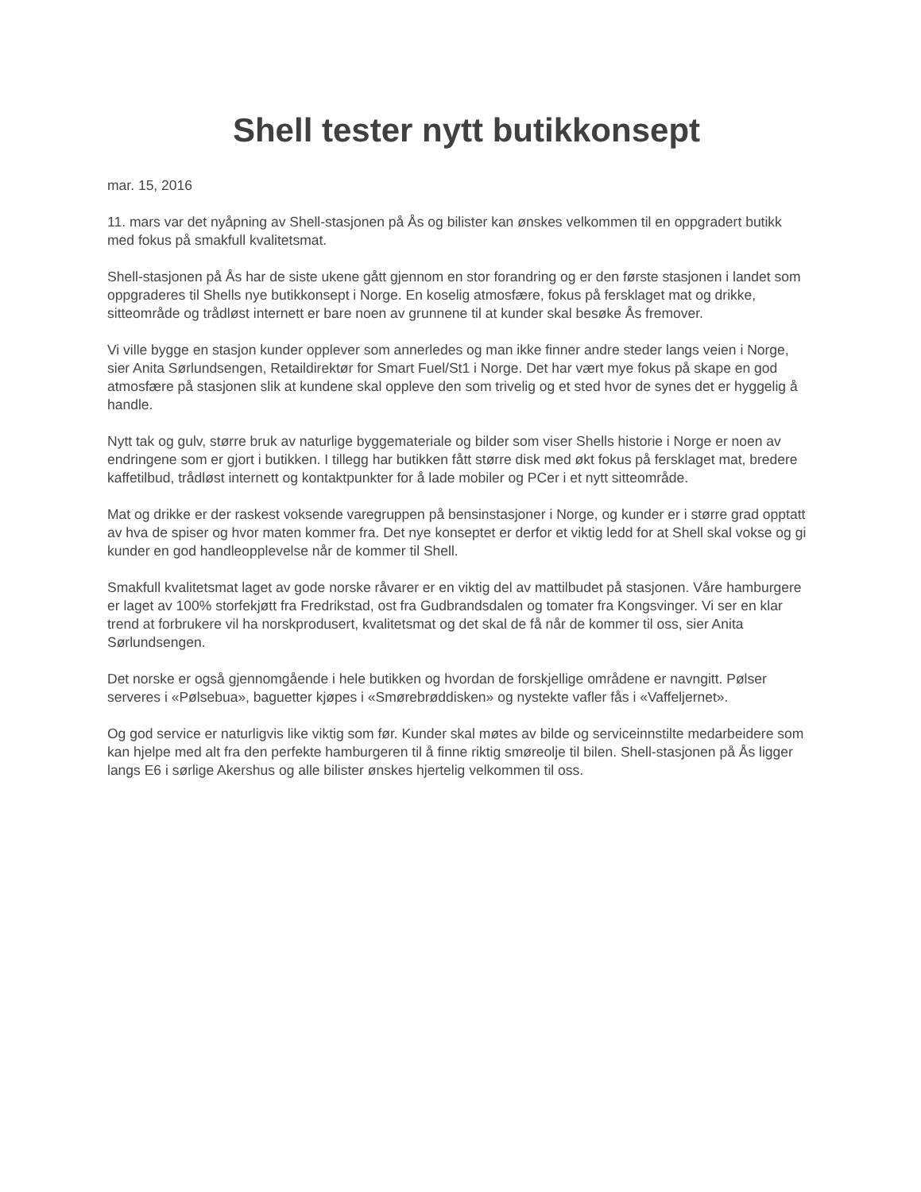Shell tester nytt butikkonsept
mar. 15, 2016
11. mars var det nyåpning av Shell-stasjonen på Ås og bilister kan ønskes velkommen til en oppgradert butikk med fokus på smakfull kvalitetsmat.
Shell-stasjonen på Ås har de siste ukene gått gjennom en stor forandring og er den første stasjonen i landet som oppgraderes til Shells nye butikkonsept i Norge. En koselig atmosfære, fokus på fersklaget mat og drikke, sitteområde og trådløst internett er bare noen av grunnene til at kunder skal besøke Ås fremover.
Vi ville bygge en stasjon kunder opplever som annerledes og man ikke finner andre steder langs veien i Norge, sier Anita Sørlundsengen, Retaildirektør for Smart Fuel/St1 i Norge. Det har vært mye fokus på skape en god atmosfære på stasjonen slik at kundene skal oppleve den som trivelig og et sted hvor de synes det er hyggelig å handle.
Nytt tak og gulv, større bruk av naturlige byggemateriale og bilder som viser Shells historie i Norge er noen av endringene som er gjort i butikken. I tillegg har butikken fått større disk med økt fokus på fersklaget mat, bredere kaffetilbud, trådløst internett og kontaktpunkter for å lade mobiler og PCer i et nytt sitteområde.
Mat og drikke er der raskest voksende varegruppen på bensinstasjoner i Norge, og kunder er i større grad opptatt av hva de spiser og hvor maten kommer fra. Det nye konseptet er derfor et viktig ledd for at Shell skal vokse og gi kunder en god handleopplevelse når de kommer til Shell.
Smakfull kvalitetsmat laget av gode norske råvarer er en viktig del av mattilbudet på stasjonen. Våre hamburgere er laget av 100% storfekjøtt fra Fredrikstad, ost fra Gudbrandsdalen og tomater fra Kongsvinger. Vi ser en klar trend at forbrukere vil ha norskprodusert, kvalitetsmat og det skal de få når de kommer til oss, sier Anita Sørlundsengen.
Det norske er også gjennomgående i hele butikken og hvordan de forskjellige områdene er navngitt. Pølser serveres i «Pølsebua», baguetter kjøpes i «Smørebrøddisken» og nystekte vafler fås i «Vaffeljernet».
Og god service er naturligvis like viktig som før. Kunder skal møtes av bilde og serviceinnstilte medarbeidere som kan hjelpe med alt fra den perfekte hamburgeren til å finne riktig smøreolje til bilen. Shell-stasjonen på Ås ligger langs E6 i sørlige Akershus og alle bilister ønskes hjertelig velkommen til oss.